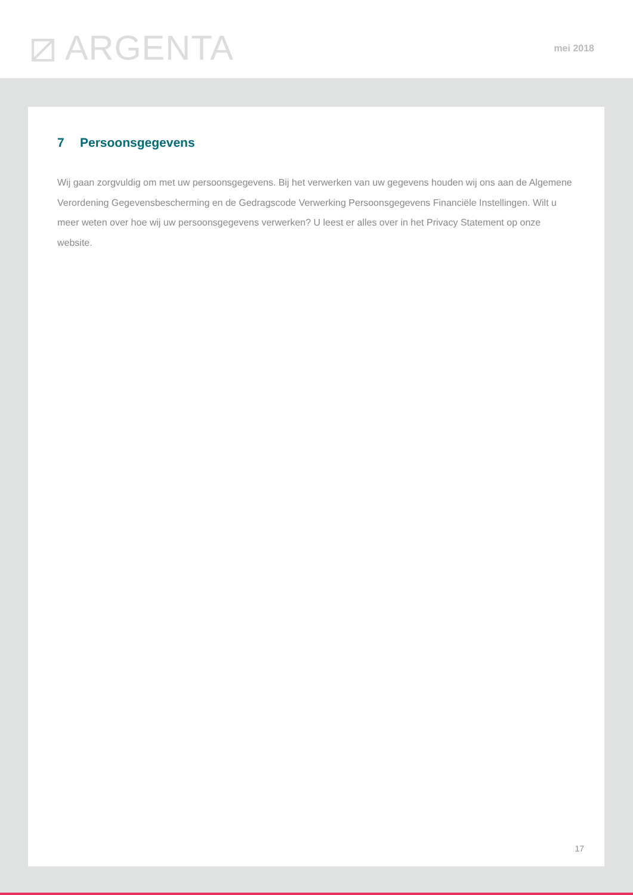⧄ ARGENTA mei 2018
7 Persoonsgegevens
Wij gaan zorgvuldig om met uw persoonsgegevens. Bij het verwerken van uw gegevens houden wij ons aan de Algemene Verordening Gegevensbescherming en de Gedragscode Verwerking Persoonsgegevens Financiële Instellingen. Wilt u meer weten over hoe wij uw persoonsgegevens verwerken? U leest er alles over in het Privacy Statement op onze website.
17